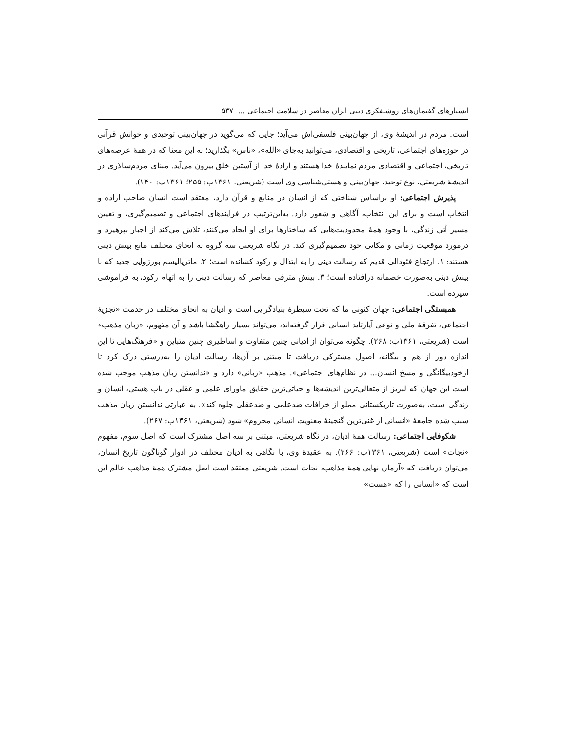ایستارهای گفتمان‌های روشنفکری دینی ایران معاصر در سلامت اجتماعی ... ۵۳۷
است. مردم در اندیشهٔ وی، از جهان‌بینی فلسفی‌اش می‌آید؛ جایی که می‌گوید در جهان‌بینی توحیدی و خوانش قرآنی در حوزه‌های اجتماعی، تاریخی و اقتصادی، می‌توانید به‌جای «الله»، «ناس» بگذارید؛ به این معنا که در همهٔ عرصه‌های تاریخی، اجتماعی و اقتصادی مردم نمایندهٔ خدا هستند و ارادهٔ خدا از آستین خلق بیرون می‌آید. مبنای مردم‌سالاری در اندیشهٔ شریعتی، نوع توحید، جهان‌بینی و هستی‌شناسی وی است (شریعتی، ۱۳۶۱ب: ۲۵۵؛ ۱۳۶۱پ: ۱۴۰).
پذیرش اجتماعی: او براساس شناختی که از انسان در منابع و قرآن دارد، معتقد است انسان صاحب اراده و انتخاب است و برای این انتخاب، آگاهی و شعور دارد. به‌این‌ترتیب در فرایندهای اجتماعی و تصمیم‌گیری، و تعیین مسیر آتی زندگی، با وجود همهٔ محدودیت‌هایی که ساختارها برای او ایجاد می‌کنند، تلاش می‌کند از اجبار بپرهیزد و درمورد موقعیت زمانی و مکانی خود تصمیم‌گیری کند. در نگاه شریعتی سه گروه به انحای مختلف مانع بینش دینی هستند: ۱. ارتجاع فئودالی قدیم که رسالت دینی را به ابتذال و رکود کشانده است؛ ۲. ماتریالیسم بورژوایی جدید که با بینش دینی به‌صورت خصمانه درافتاده است؛ ۳. بینش مترقی معاصر که رسالت دینی را به اتهام رکود، به فراموشی سپرده است.
همبستگی اجتماعی: جهان کنونی ما که تحت سیطرهٔ بنیادگرایی است و ادیان به انحای مختلف در خدمت «تجزیهٔ اجتماعی، تفرقهٔ ملی و نوعی آپارتاید انسانی قرار گرفته‌اند، می‌تواند بسیار راهگشا باشد و آن مفهوم، «زبان مذهب» است (شریعتی، ۱۳۶۱ب: ۲۶۸). چگونه می‌توان از ادیانی چنین متفاوت و اساطیری چنین متباین و «فرهنگ‌هایی تا این اندازه دور از هم و بیگانه، اصول مشترکی دریافت تا مبتنی بر آن‌ها، رسالت ادیان را به‌درستی درک کرد تا ازخودبیگانگی و مسخ انسان... در نظام‌های اجتماعی». مذهب «زبانی» دارد و «ندانستن زبان مذهب موجب شده است این جهان که لبریز از متعالی‌ترین اندیشه‌ها و حیاتی‌ترین حقایق ماورای علمی و عقلی در باب هستی، انسان و زندگی است، به‌صورت تاریکستانی مملو از خرافات ضدعلمی و ضدعقلی جلوه کند». به عبارتی ندانستن زبان مذهب سبب شده جامعهٔ «انسانی از غنی‌ترین گنجینهٔ معنویت انسانی محروم» شود (شریعتی، ۱۳۶۱ب: ۲۶۷).
شکوفایی اجتماعی: رسالت همهٔ ادیان، در نگاه شریعتی، مبتنی بر سه اصل مشترک است که اصل سوم، مفهوم «نجات» است (شریعتی، ۱۳۶۱ب: ۲۶۶). به عقیدهٔ وی، با نگاهی به ادیان مختلف در ادوار گوناگون تاریخ انسان، می‌توان دریافت که «آرمان نهایی همهٔ مذاهب، نجات است. شریعتی معتقد است اصل مشترک همهٔ مذاهب عالم این است که «انسانی را که «هست»